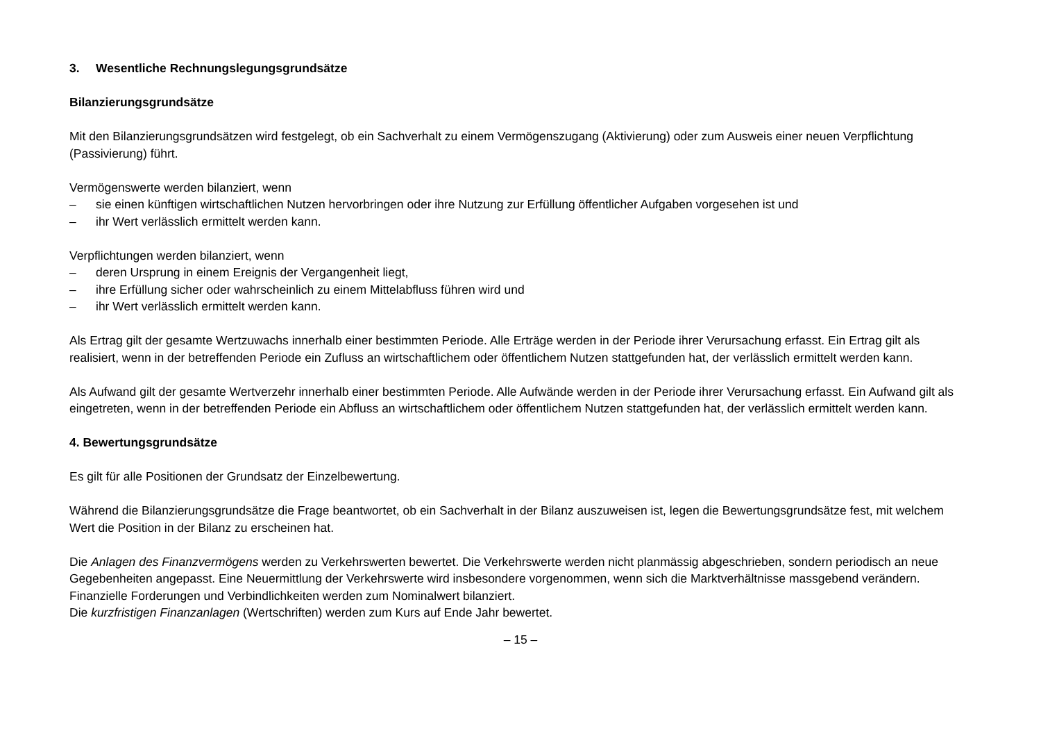3. Wesentliche Rechnungslegungsgrundsätze
Bilanzierungsgrundsätze
Mit den Bilanzierungsgrundsätzen wird festgelegt, ob ein Sachverhalt zu einem Vermögenszugang (Aktivierung) oder zum Ausweis einer neuen Verpflichtung (Passivierung) führt.
Vermögenswerte werden bilanziert, wenn
– sie einen künftigen wirtschaftlichen Nutzen hervorbringen oder ihre Nutzung zur Erfüllung öffentlicher Aufgaben vorgesehen ist und
– ihr Wert verlässlich ermittelt werden kann.
Verpflichtungen werden bilanziert, wenn
– deren Ursprung in einem Ereignis der Vergangenheit liegt,
– ihre Erfüllung sicher oder wahrscheinlich zu einem Mittelabfluss führen wird und
– ihr Wert verlässlich ermittelt werden kann.
Als Ertrag gilt der gesamte Wertzuwachs innerhalb einer bestimmten Periode. Alle Erträge werden in der Periode ihrer Verursachung erfasst. Ein Ertrag gilt als realisiert, wenn in der betreffenden Periode ein Zufluss an wirtschaftlichem oder öffentlichem Nutzen stattgefunden hat, der verlässlich ermittelt werden kann.
Als Aufwand gilt der gesamte Wertverzehr innerhalb einer bestimmten Periode. Alle Aufwände werden in der Periode ihrer Verursachung erfasst. Ein Aufwand gilt als eingetreten, wenn in der betreffenden Periode ein Abfluss an wirtschaftlichem oder öffentlichem Nutzen stattgefunden hat, der verlässlich ermittelt werden kann.
4. Bewertungsgrundsätze
Es gilt für alle Positionen der Grundsatz der Einzelbewertung.
Während die Bilanzierungsgrundsätze die Frage beantwortet, ob ein Sachverhalt in der Bilanz auszuweisen ist, legen die Bewertungsgrundsätze fest, mit welchem Wert die Position in der Bilanz zu erscheinen hat.
Die Anlagen des Finanzvermögens werden zu Verkehrswerten bewertet. Die Verkehrswerte werden nicht planmässig abgeschrieben, sondern periodisch an neue Gegebenheiten angepasst. Eine Neuermittlung der Verkehrswerte wird insbesondere vorgenommen, wenn sich die Marktverhältnisse massgebend verändern. Finanzielle Forderungen und Verbindlichkeiten werden zum Nominalwert bilanziert.
Die kurzfristigen Finanzanlagen (Wertschriften) werden zum Kurs auf Ende Jahr bewertet.
– 15 –